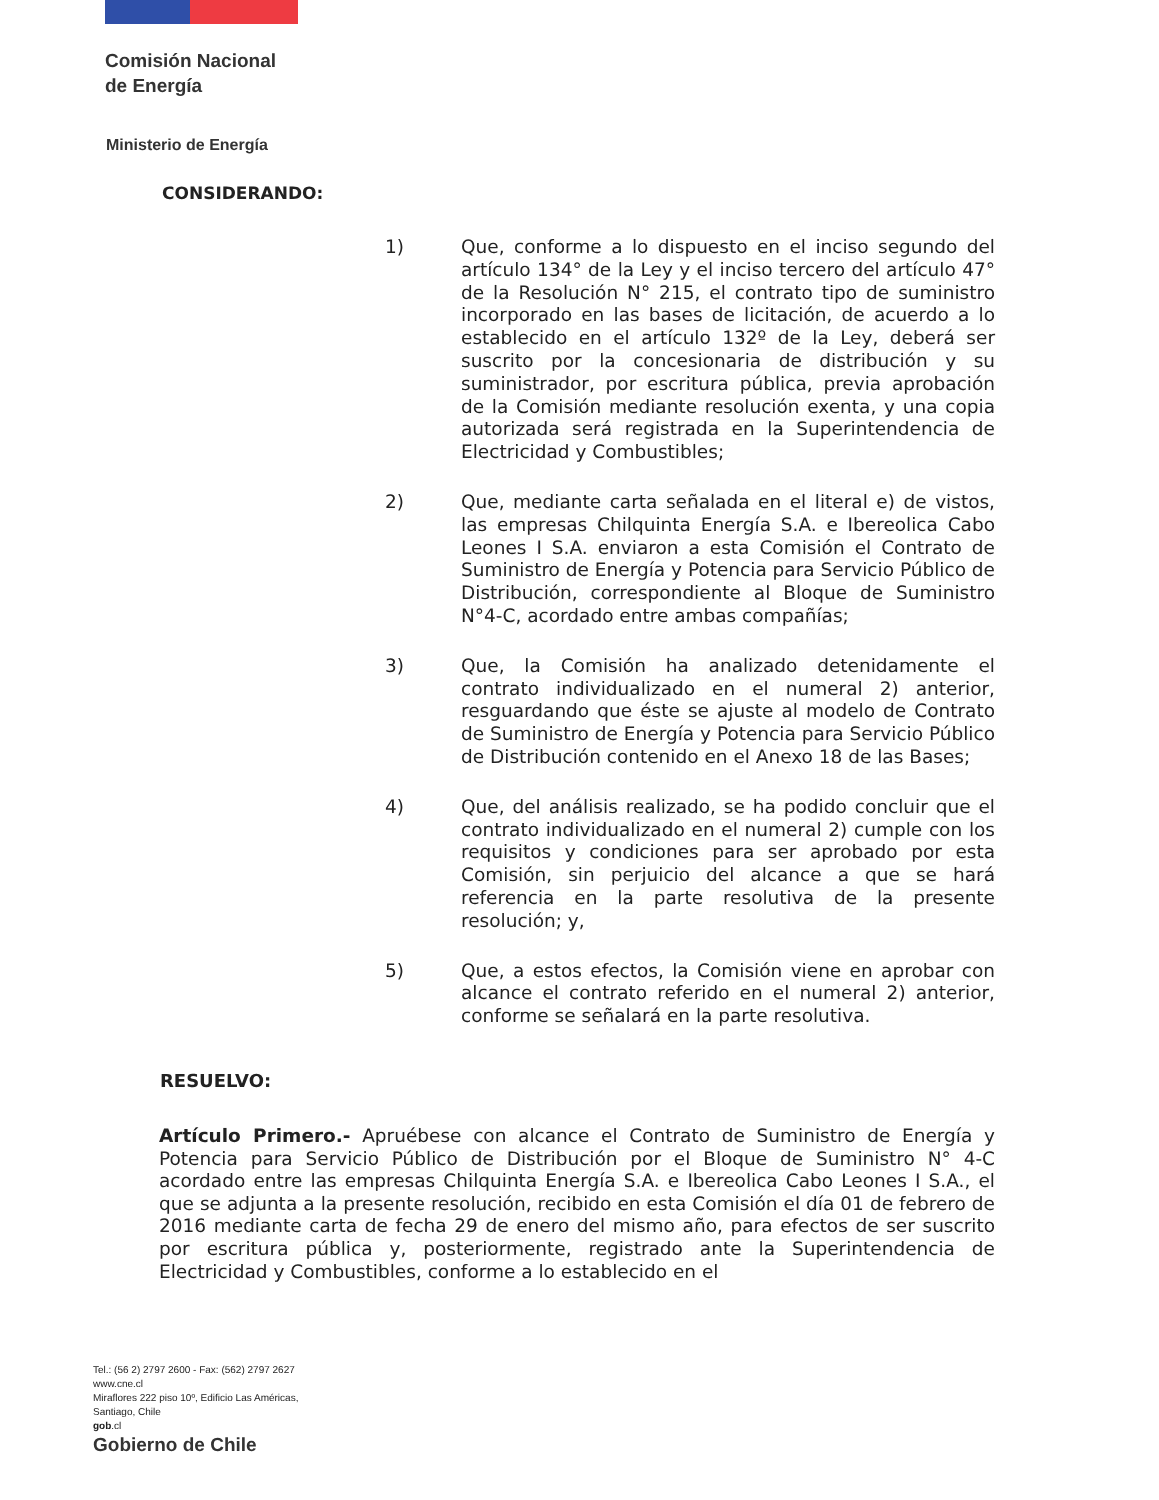Comisión Nacional
de Energía
Ministerio de Energía
CONSIDERANDO:
1) Que, conforme a lo dispuesto en el inciso segundo del artículo 134° de la Ley y el inciso tercero del artículo 47° de la Resolución N° 215, el contrato tipo de suministro incorporado en las bases de licitación, de acuerdo a lo establecido en el artículo 132º de la Ley, deberá ser suscrito por la concesionaria de distribución y su suministrador, por escritura pública, previa aprobación de la Comisión mediante resolución exenta, y una copia autorizada será registrada en la Superintendencia de Electricidad y Combustibles;
2) Que, mediante carta señalada en el literal e) de vistos, las empresas Chilquinta Energía S.A. e Ibereolica Cabo Leones I S.A. enviaron a esta Comisión el Contrato de Suministro de Energía y Potencia para Servicio Público de Distribución, correspondiente al Bloque de Suministro N°4-C, acordado entre ambas compañías;
3) Que, la Comisión ha analizado detenidamente el contrato individualizado en el numeral 2) anterior, resguardando que éste se ajuste al modelo de Contrato de Suministro de Energía y Potencia para Servicio Público de Distribución contenido en el Anexo 18 de las Bases;
4) Que, del análisis realizado, se ha podido concluir que el contrato individualizado en el numeral 2) cumple con los requisitos y condiciones para ser aprobado por esta Comisión, sin perjuicio del alcance a que se hará referencia en la parte resolutiva de la presente resolución; y,
5) Que, a estos efectos, la Comisión viene en aprobar con alcance el contrato referido en el numeral 2) anterior, conforme se señalará en la parte resolutiva.
RESUELVO:
Artículo Primero.- Apruébese con alcance el Contrato de Suministro de Energía y Potencia para Servicio Público de Distribución por el Bloque de Suministro N° 4-C acordado entre las empresas Chilquinta Energía S.A. e Ibereolica Cabo Leones I S.A., el que se adjunta a la presente resolución, recibido en esta Comisión el día 01 de febrero de 2016 mediante carta de fecha 29 de enero del mismo año, para efectos de ser suscrito por escritura pública y, posteriormente, registrado ante la Superintendencia de Electricidad y Combustibles, conforme a lo establecido en el
Tel.: (56 2) 2797 2600 - Fax: (562) 2797 2627
www.cne.cl
Miraflores 222 piso 10º, Edificio Las Américas,
Santiago, Chile
gob.cl
Gobierno de Chile